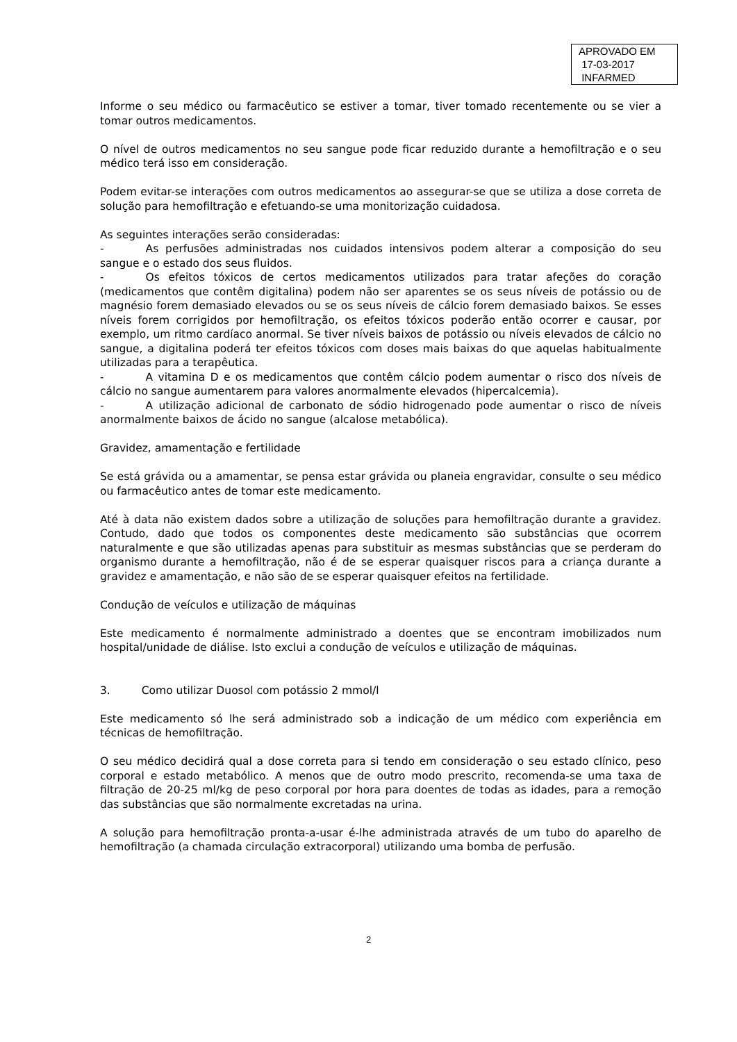APROVADO EM
17-03-2017
INFARMED
Informe o seu médico ou farmacêutico se estiver a tomar, tiver tomado recentemente ou se vier a tomar outros medicamentos.
O nível de outros medicamentos no seu sangue pode ficar reduzido durante a hemofiltração e o seu médico terá isso em consideração.
Podem evitar-se interações com outros medicamentos ao assegurar-se que se utiliza a dose correta de solução para hemofiltração e efetuando-se uma monitorização cuidadosa.
As seguintes interações serão consideradas:
- As perfusões administradas nos cuidados intensivos podem alterar a composição do seu sangue e o estado dos seus fluidos.
- Os efeitos tóxicos de certos medicamentos utilizados para tratar afeções do coração (medicamentos que contêm digitalina) podem não ser aparentes se os seus níveis de potássio ou de magnésio forem demasiado elevados ou se os seus níveis de cálcio forem demasiado baixos. Se esses níveis forem corrigidos por hemofiltração, os efeitos tóxicos poderão então ocorrer e causar, por exemplo, um ritmo cardíaco anormal. Se tiver níveis baixos de potássio ou níveis elevados de cálcio no sangue, a digitalina poderá ter efeitos tóxicos com doses mais baixas do que aquelas habitualmente utilizadas para a terapêutica.
- A vitamina D e os medicamentos que contêm cálcio podem aumentar o risco dos níveis de cálcio no sangue aumentarem para valores anormalmente elevados (hipercalcemia).
- A utilização adicional de carbonato de sódio hidrogenado pode aumentar o risco de níveis anormalmente baixos de ácido no sangue (alcalose metabólica).
Gravidez, amamentação e fertilidade
Se está grávida ou a amamentar, se pensa estar grávida ou planeia engravidar, consulte o seu médico ou farmacêutico antes de tomar este medicamento.
Até à data não existem dados sobre a utilização de soluções para hemofiltração durante a gravidez. Contudo, dado que todos os componentes deste medicamento são substâncias que ocorrem naturalmente e que são utilizadas apenas para substituir as mesmas substâncias que se perderam do organismo durante a hemofiltração, não é de se esperar quaisquer riscos para a criança durante a gravidez e amamentação, e não são de se esperar quaisquer efeitos na fertilidade.
Condução de veículos e utilização de máquinas
Este medicamento é normalmente administrado a doentes que se encontram imobilizados num hospital/unidade de diálise. Isto exclui a condução de veículos e utilização de máquinas.
3. Como utilizar Duosol com potássio 2 mmol/l
Este medicamento só lhe será administrado sob a indicação de um médico com experiência em técnicas de hemofiltração.
O seu médico decidirá qual a dose correta para si tendo em consideração o seu estado clínico, peso corporal e estado metabólico. A menos que de outro modo prescrito, recomenda-se uma taxa de filtração de 20-25 ml/kg de peso corporal por hora para doentes de todas as idades, para a remoção das substâncias que são normalmente excretadas na urina.
A solução para hemofiltração pronta-a-usar é-lhe administrada através de um tubo do aparelho de hemofiltração (a chamada circulação extracorporal) utilizando uma bomba de perfusão.
2